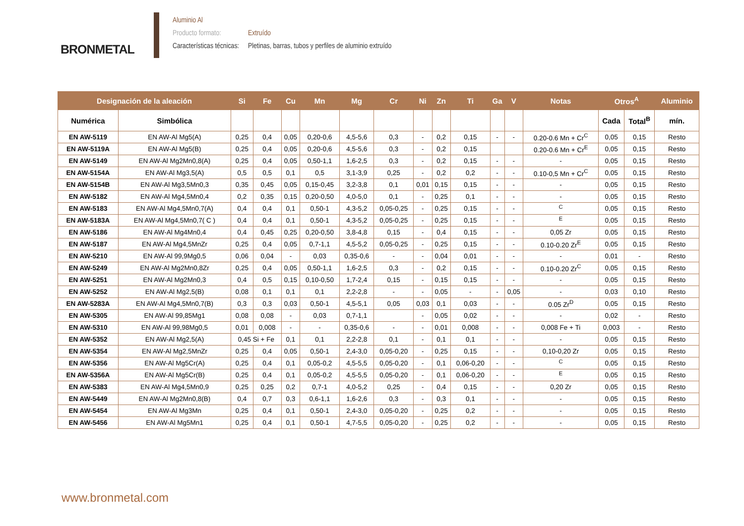BRONMETAL
Aluminio Al
Producto formato: Extruído
Características técnicas: Pletinas, barras, tubos y perfiles de aluminio extruído
| Designación de la aleación | | Si | Fe | Cu | Mn | Mg | Cr | Ni | Zn | Ti | Ga | V | Notas | Otros<sup>A</sup> | | Aluminio |
| --- | --- | --- | --- | --- | --- | --- | --- | --- | --- | --- | --- | --- | --- | --- | --- | --- |
| Numérica | Simbólica | | | | | | | | | | | | | Cada | Total<sup>B</sup> | mín. |
| EN AW-5119 | EN AW-Al Mg5(A) | 0,25 | 0,4 | 0,05 | 0,20-0,6 | 4,5-5,6 | 0,3 | - | 0,2 | 0,15 | - | - | 0.20-0.6 Mn + Cr<sup>C</sup> | 0,05 | 0,15 | Resto |
| EN AW-5119A | EN AW-Al Mg5(B) | 0,25 | 0,4 | 0,05 | 0,20-0,6 | 4,5-5,6 | 0,3 | - | 0,2 | 0,15 | | | 0.20-0.6 Mn + Cr<sup>E</sup> | 0,05 | 0,15 | Resto |
| EN AW-5149 | EN AW-Al Mg2Mn0,8(A) | 0,25 | 0,4 | 0,05 | 0,50-1,1 | 1,6-2,5 | 0,3 | - | 0,2 | 0,15 | - | - | - | 0,05 | 0,15 | Resto |
| EN AW-5154A | EN AW-Al Mg3,5(A) | 0,5 | 0,5 | 0,1 | 0,5 | 3,1-3,9 | 0,25 | - | 0,2 | 0,2 | - | - | 0.10-0,5 Mn + Cr<sup>C</sup> | 0,05 | 0,15 | Resto |
| EN AW-5154B | EN AW-Al Mg3,5Mn0,3 | 0,35 | 0,45 | 0,05 | 0,15-0,45 | 3,2-3,8 | 0,1 | 0,01 | 0,15 | 0,15 | - | - | - | 0,05 | 0,15 | Resto |
| EN AW-5182 | EN AW-Al Mg4,5Mn0,4 | 0,2 | 0,35 | 0,15 | 0,20-0,50 | 4,0-5,0 | 0,1 | - | 0,25 | 0,1 | - | - | - | 0,05 | 0,15 | Resto |
| EN AW-5183 | EN AW-Al Mg4,5Mn0,7(A) | 0,4 | 0,4 | 0,1 | 0,50-1 | 4,3-5,2 | 0,05-0,25 | - | 0,25 | 0,15 | - | - | <sup>C</sup> | 0,05 | 0,15 | Resto |
| EN AW-5183A | EN AW-Al Mg4,5Mn0,7( C ) | 0,4 | 0,4 | 0,1 | 0,50-1 | 4,3-5,2 | 0,05-0,25 | - | 0,25 | 0,15 | - | - | <sup>E</sup> | 0,05 | 0,15 | Resto |
| EN AW-5186 | EN AW-Al Mg4Mn0,4 | 0,4 | 0,45 | 0,25 | 0,20-0,50 | 3,8-4,8 | 0,15 | - | 0,4 | 0,15 | - | - | 0,05 Zr | 0,05 | 0,15 | Resto |
| EN AW-5187 | EN AW-Al Mg4,5MnZr | 0,25 | 0,4 | 0,05 | 0,7-1,1 | 4,5-5,2 | 0,05-0,25 | - | 0,25 | 0,15 | - | - | 0.10-0.20 Zr<sup>E</sup> | 0,05 | 0,15 | Resto |
| EN AW-5210 | EN AW-Al 99,9Mg0,5 | 0,06 | 0,04 | - | 0,03 | 0,35-0,6 | - | - | 0,04 | 0,01 | - | - | - | 0,01 | - | Resto |
| EN AW-5249 | EN AW-Al Mg2Mn0,8Zr | 0,25 | 0,4 | 0,05 | 0,50-1,1 | 1,6-2,5 | 0,3 | - | 0,2 | 0,15 | - | - | 0.10-0.20 Zr<sup>C</sup> | 0,05 | 0,15 | Resto |
| EN AW-5251 | EN AW-Al Mg2Mn0,3 | 0,4 | 0,5 | 0,15 | 0,10-0,50 | 1,7-2,4 | 0,15 | - | 0,15 | 0,15 | - | - | - | 0,05 | 0,15 | Resto |
| EN AW-5252 | EN AW-Al Mg2,5(B) | 0,08 | 0,1 | 0,1 | 0,1 | 2,2-2,8 | - | - | 0,05 | - | - | 0,05 | - | 0,03 | 0,10 | Resto |
| EN AW-5283A | EN AW-Al Mg4,5Mn0,7(B) | 0,3 | 0,3 | 0,03 | 0,50-1 | 4,5-5,1 | 0,05 | 0,03 | 0,1 | 0,03 | - | - | 0.05 Zr<sup>D</sup> | 0,05 | 0,15 | Resto |
| EN AW-5305 | EN AW-Al 99,85Mg1 | 0,08 | 0,08 | - | 0,03 | 0,7-1,1 | | - | 0,05 | 0,02 | - | - | - | 0,02 | - | Resto |
| EN AW-5310 | EN AW-Al 99,98Mg0,5 | 0,01 | 0,008 | - | - | 0,35-0,6 | - | - | 0,01 | 0,008 | - | - | 0,008 Fe + Ti | 0,003 | - | Resto |
| EN AW-5352 | EN AW-Al Mg2,5(A) | 0,45 Si + Fe | | 0,1 | 0,1 | 2,2-2,8 | 0,1 | - | 0,1 | 0,1 | - | - | - | 0,05 | 0,15 | Resto |
| EN AW-5354 | EN AW-Al Mg2,5MnZr | 0,25 | 0,4 | 0,05 | 0,50-1 | 2,4-3,0 | 0,05-0,20 | - | 0,25 | 0,15 | - | - | 0,10-0,20 Zr | 0,05 | 0,15 | Resto |
| EN AW-5356 | EN AW-Al Mg5Cr(A) | 0,25 | 0,4 | 0,1 | 0,05-0,2 | 4,5-5,5 | 0,05-0,20 | - | 0,1 | 0,06-0,20 | - | - | <sup>C</sup> | 0,05 | 0,15 | Resto |
| EN AW-5356A | EN AW-Al Mg5Cr(B) | 0,25 | 0,4 | 0,1 | 0,05-0,2 | 4,5-5,5 | 0,05-0,20 | - | 0,1 | 0,06-0,20 | - | - | <sup>E</sup> | 0,05 | 0,15 | Resto |
| EN AW-5383 | EN AW-Al Mg4,5Mn0,9 | 0,25 | 0,25 | 0,2 | 0,7-1 | 4,0-5,2 | 0,25 | - | 0,4 | 0,15 | - | - | 0,20 Zr | 0,05 | 0,15 | Resto |
| EN AW-5449 | EN AW-Al Mg2Mn0,8(B) | 0,4 | 0,7 | 0,3 | 0,6-1,1 | 1,6-2,6 | 0,3 | - | 0,3 | 0,1 | - | - | - | 0,05 | 0,15 | Resto |
| EN AW-5454 | EN AW-Al Mg3Mn | 0,25 | 0,4 | 0,1 | 0,50-1 | 2,4-3,0 | 0,05-0,20 | - | 0,25 | 0,2 | - | - | - | 0,05 | 0,15 | Resto |
| EN AW-5456 | EN AW-Al Mg5Mn1 | 0,25 | 0,4 | 0,1 | 0,50-1 | 4,7-5,5 | 0,05-0,20 | - | 0,25 | 0,2 | - | - | - | 0,05 | 0,15 | Resto |
www.bronmetal.com